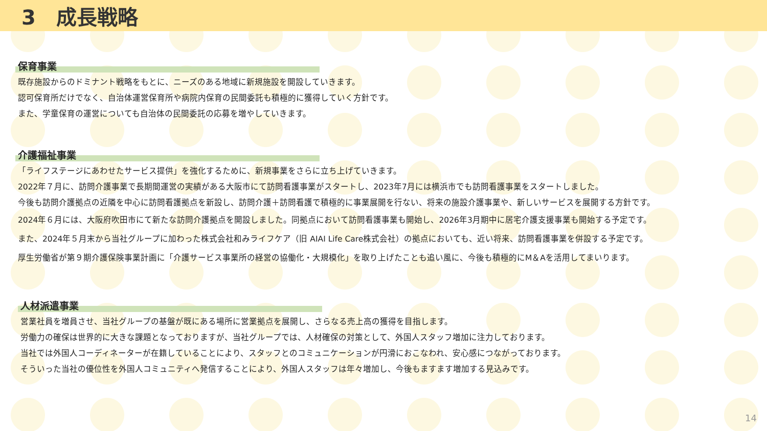3　成長戦略
保育事業
既存施設からのドミナント戦略をもとに、ニーズのある地域に新規施設を開設していきます。
認可保育所だけでなく、自治体運営保育所や病院内保育の民間委託も積極的に獲得していく方針です。
また、学童保育の運営についても自治体の民間委託の応募を増やしていきます。
介護福祉事業
「ライフステージにあわせたサービス提供」を強化するために、新規事業をさらに立ち上げていきます。
2022年７月に、訪問介護事業で長期間運営の実績がある大阪市にて訪問看護事業がスタートし、2023年7月には横浜市でも訪問看護事業をスタートしました。
今後も訪問介護拠点の近隣を中心に訪問看護拠点を新設し、訪問介護＋訪問看護で積極的に事業展開を行ない、将来の施設介護事業や、新しいサービスを展開する方針です。
2024年６月には、大阪府吹田市にて新たな訪問介護拠点を開設しました。同拠点において訪問看護事業も開始し、2026年3月期中に居宅介護支援事業も開始する予定です。
また、2024年５月末から当社グループに加わった株式会社和みライフケア（旧 AIAI Life Care株式会社）の拠点においても、近い将来、訪問看護事業を併設する予定です。
厚生労働省が第９期介護保険事業計画に「介護サービス事業所の経営の協働化・大規模化」を取り上げたことも追い風に、今後も積極的にM＆Aを活用してまいります。
人材派遣事業
営業社員を増員させ、当社グループの基盤が既にある場所に営業拠点を展開し、さらなる売上高の獲得を目指します。
労働力の確保は世界的に大きな課題となっておりますが、当社グループでは、人材確保の対策として、外国人スタッフ増加に注力しております。
当社では外国人コーディネーターが在籍していることにより、スタッフとのコミュニケーションが円滑におこなわれ、安心感につながっております。
そういった当社の優位性を外国人コミュニティへ発信することにより、外国人スタッフは年々増加し、今後もますます増加する見込みです。
14